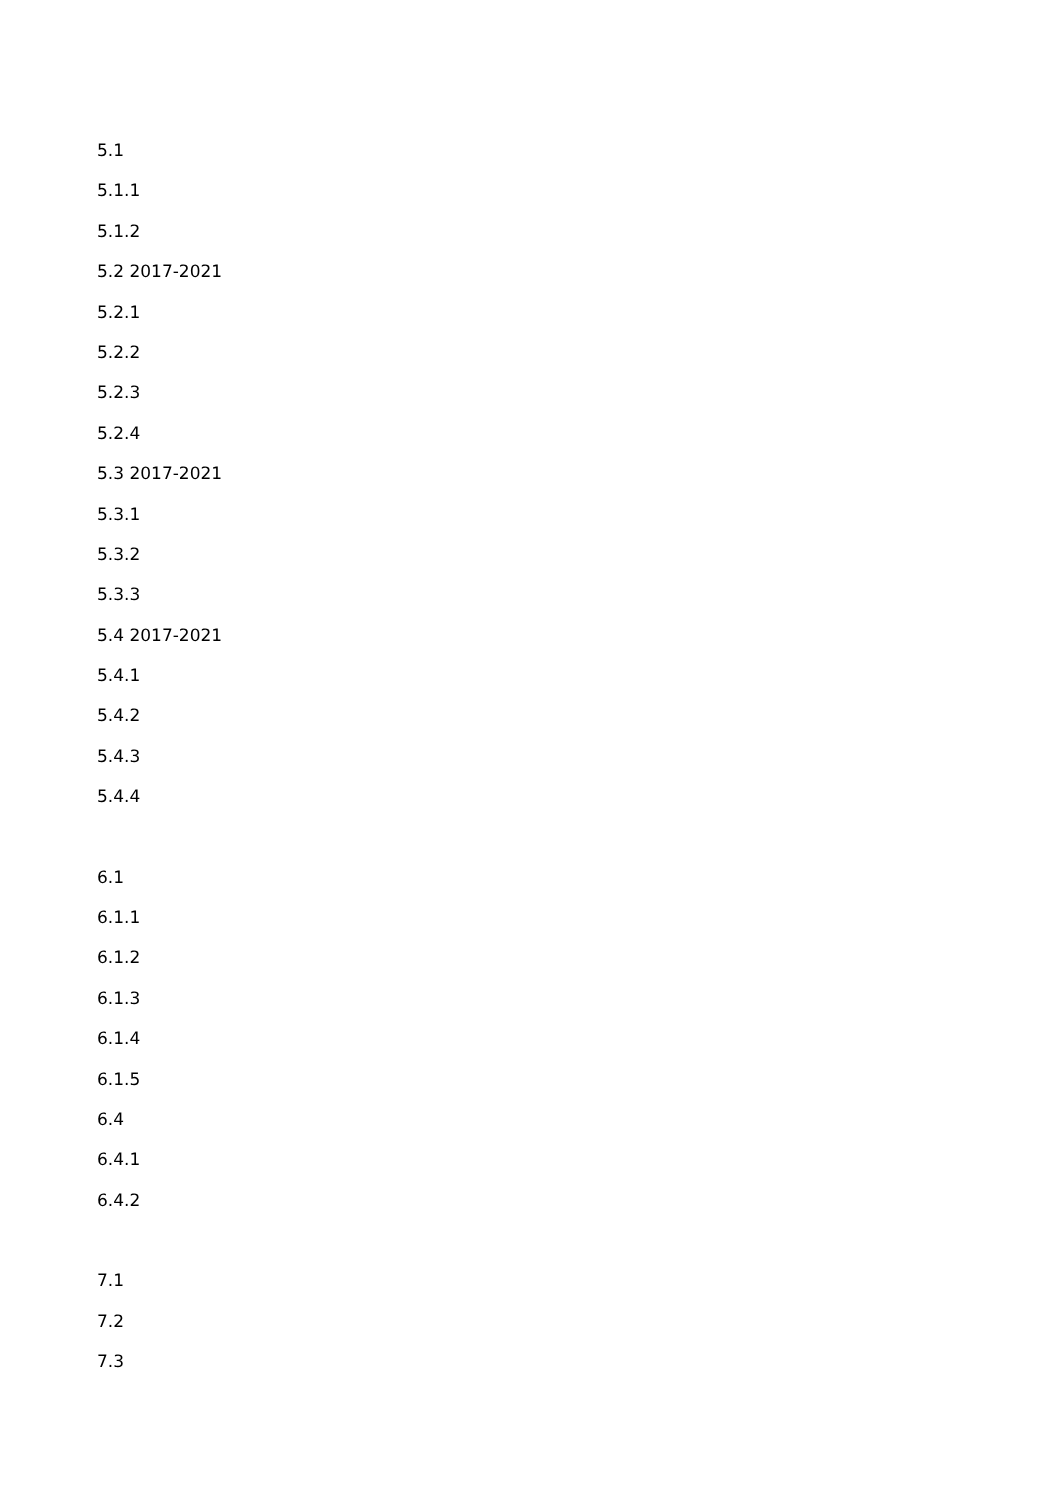5.1
5.1.1
5.1.2
5.2 2017-2021
5.2.1
5.2.2
5.2.3
5.2.4
5.3 2017-2021
5.3.1
5.3.2
5.3.3
5.4 2017-2021
5.4.1
5.4.2
5.4.3
5.4.4
6.1
6.1.1
6.1.2
6.1.3
6.1.4
6.1.5
6.4
6.4.1
6.4.2
7.1
7.2
7.3